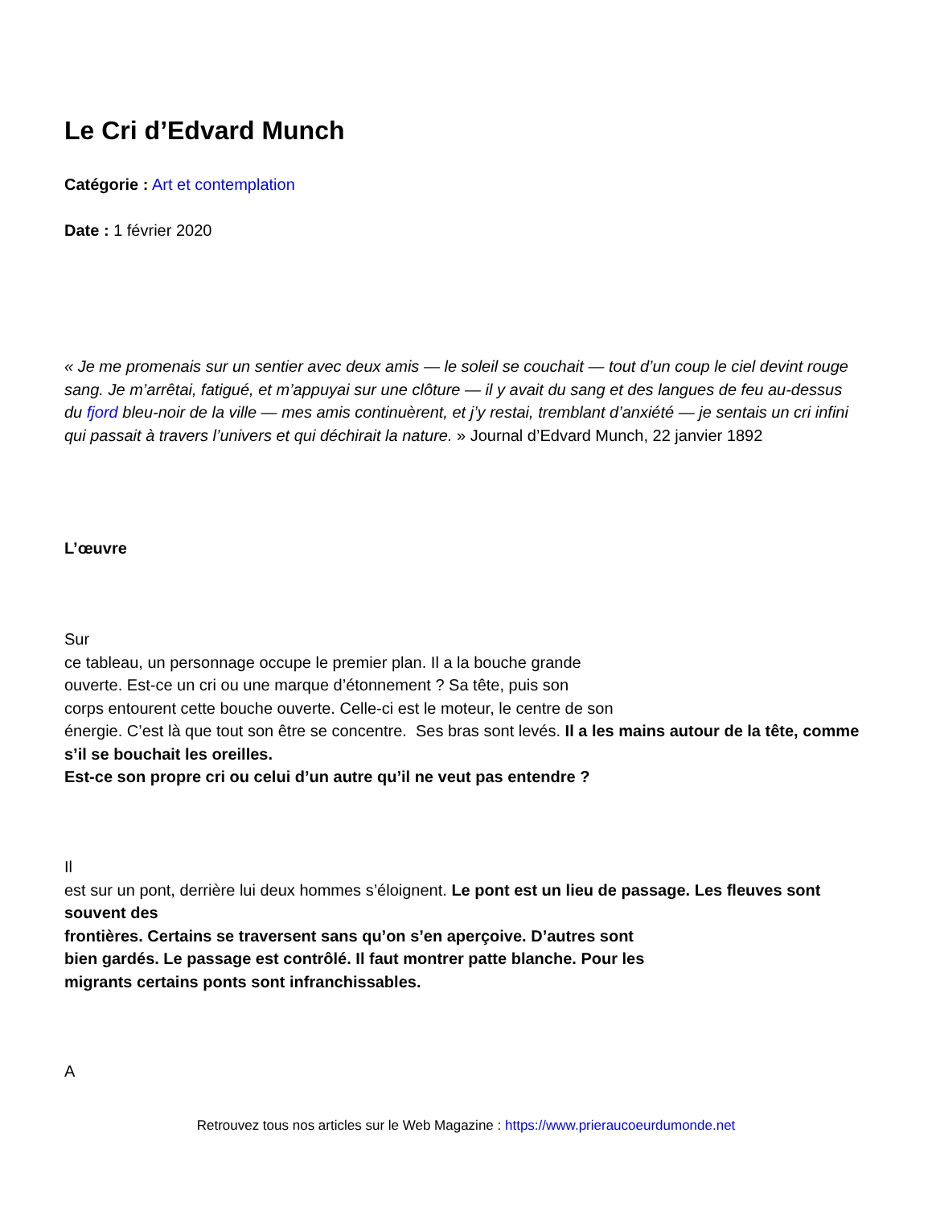Le Cri d’Edvard Munch
Catégorie : Art et contemplation
Date : 1 février 2020
« Je me promenais sur un sentier avec deux amis — le soleil se couchait — tout d’un coup le ciel devint rouge sang. Je m’arrêtai, fatigué, et m’appuyai sur une clôture — il y avait du sang et des langues de feu au-dessus du fjord bleu-noir de la ville — mes amis continuèrent, et j’y restai, tremblant d’anxiété — je sentais un cri infini qui passait à travers l’univers et qui déchirait la nature. » Journal d’Edvard Munch, 22 janvier 1892
L’œuvre
Sur
ce tableau, un personnage occupe le premier plan. Il a la bouche grande
ouverte. Est-ce un cri ou une marque d’étonnement ? Sa tête, puis son
corps entourent cette bouche ouverte. Celle-ci est le moteur, le centre de son
énergie. C’est là que tout son être se concentre. Ses bras sont levés. Il a les mains autour de la tête, comme s’il se bouchait les oreilles.
Est-ce son propre cri ou celui d’un autre qu’il ne veut pas entendre ?
Il
est sur un pont, derrière lui deux hommes s’éloignent. Le pont est un lieu de passage. Les fleuves sont souvent des
frontières. Certains se traversent sans qu’on s’en aperçoive. D’autres sont
bien gardés. Le passage est contrôlé. Il faut montrer patte blanche. Pour les
migrants certains ponts sont infranchissables.
A
Retrouvez tous nos articles sur le Web Magazine : https://www.prieraucoeurdumonde.net